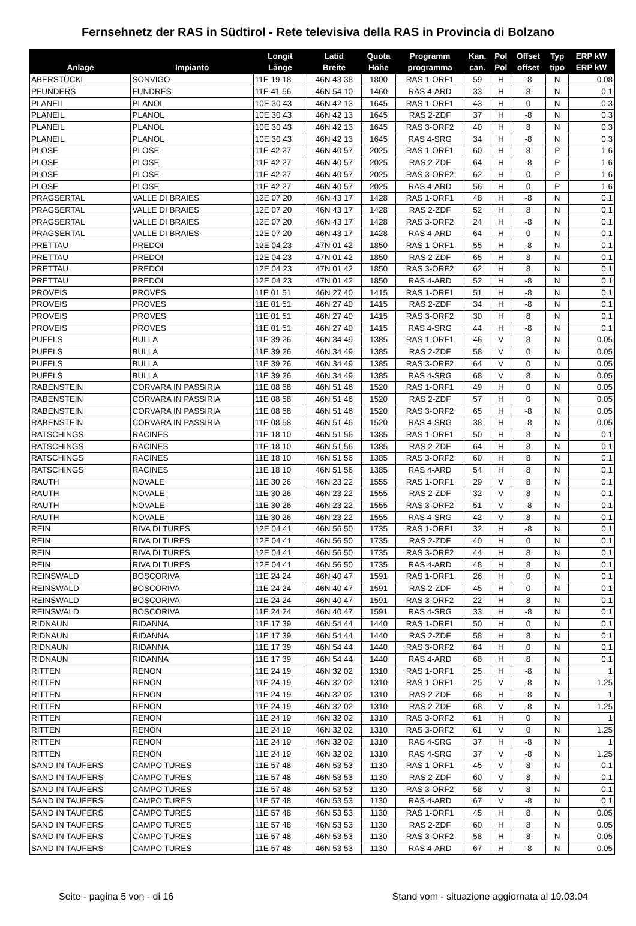Fernsehnetz der RAS in Südtirol - Rete televisiva della RAS in Provincia di Bolzano
| Anlage | Impianto | Longit Länge | Latid Breite | Quota Höhe | Programm programma | Kan. can. | Pol Pol | Offset offset | Typ tipo | ERP kW ERP kW |
| --- | --- | --- | --- | --- | --- | --- | --- | --- | --- | --- |
| ABERSTÜCKL | SONVIGO | 11E 19 18 | 46N 43 38 | 1800 | RAS 1-ORF1 | 59 | H | -8 | N | 0.08 |
| PFUNDERS | FUNDRES | 11E 41 56 | 46N 54 10 | 1460 | RAS 4-ARD | 33 | H | 8 | N | 0.1 |
| PLANEIL | PLANOL | 10E 30 43 | 46N 42 13 | 1645 | RAS 1-ORF1 | 43 | H | 0 | N | 0.3 |
| PLANEIL | PLANOL | 10E 30 43 | 46N 42 13 | 1645 | RAS 2-ZDF | 37 | H | -8 | N | 0.3 |
| PLANEIL | PLANOL | 10E 30 43 | 46N 42 13 | 1645 | RAS 3-ORF2 | 40 | H | 8 | N | 0.3 |
| PLANEIL | PLANOL | 10E 30 43 | 46N 42 13 | 1645 | RAS 4-SRG | 34 | H | -8 | N | 0.3 |
| PLOSE | PLOSE | 11E 42 27 | 46N 40 57 | 2025 | RAS 1-ORF1 | 60 | H | 8 | P | 1.6 |
| PLOSE | PLOSE | 11E 42 27 | 46N 40 57 | 2025 | RAS 2-ZDF | 64 | H | -8 | P | 1.6 |
| PLOSE | PLOSE | 11E 42 27 | 46N 40 57 | 2025 | RAS 3-ORF2 | 62 | H | 0 | P | 1.6 |
| PLOSE | PLOSE | 11E 42 27 | 46N 40 57 | 2025 | RAS 4-ARD | 56 | H | 0 | P | 1.6 |
| PRAGSERTAL | VALLE DI BRAIES | 12E 07 20 | 46N 43 17 | 1428 | RAS 1-ORF1 | 48 | H | -8 | N | 0.1 |
| PRAGSERTAL | VALLE DI BRAIES | 12E 07 20 | 46N 43 17 | 1428 | RAS 2-ZDF | 52 | H | 8 | N | 0.1 |
| PRAGSERTAL | VALLE DI BRAIES | 12E 07 20 | 46N 43 17 | 1428 | RAS 3-ORF2 | 24 | H | -8 | N | 0.1 |
| PRAGSERTAL | VALLE DI BRAIES | 12E 07 20 | 46N 43 17 | 1428 | RAS 4-ARD | 64 | H | 0 | N | 0.1 |
| PRETTAU | PREDOI | 12E 04 23 | 47N 01 42 | 1850 | RAS 1-ORF1 | 55 | H | -8 | N | 0.1 |
| PRETTAU | PREDOI | 12E 04 23 | 47N 01 42 | 1850 | RAS 2-ZDF | 65 | H | 8 | N | 0.1 |
| PRETTAU | PREDOI | 12E 04 23 | 47N 01 42 | 1850 | RAS 3-ORF2 | 62 | H | 8 | N | 0.1 |
| PRETTAU | PREDOI | 12E 04 23 | 47N 01 42 | 1850 | RAS 4-ARD | 52 | H | -8 | N | 0.1 |
| PROVEIS | PROVES | 11E 01 51 | 46N 27 40 | 1415 | RAS 1-ORF1 | 51 | H | -8 | N | 0.1 |
| PROVEIS | PROVES | 11E 01 51 | 46N 27 40 | 1415 | RAS 2-ZDF | 34 | H | -8 | N | 0.1 |
| PROVEIS | PROVES | 11E 01 51 | 46N 27 40 | 1415 | RAS 3-ORF2 | 30 | H | 8 | N | 0.1 |
| PROVEIS | PROVES | 11E 01 51 | 46N 27 40 | 1415 | RAS 4-SRG | 44 | H | -8 | N | 0.1 |
| PUFELS | BULLA | 11E 39 26 | 46N 34 49 | 1385 | RAS 1-ORF1 | 46 | V | 8 | N | 0.05 |
| PUFELS | BULLA | 11E 39 26 | 46N 34 49 | 1385 | RAS 2-ZDF | 58 | V | 0 | N | 0.05 |
| PUFELS | BULLA | 11E 39 26 | 46N 34 49 | 1385 | RAS 3-ORF2 | 64 | V | 0 | N | 0.05 |
| PUFELS | BULLA | 11E 39 26 | 46N 34 49 | 1385 | RAS 4-SRG | 68 | V | 8 | N | 0.05 |
| RABENSTEIN | CORVARA IN PASSIRIA | 11E 08 58 | 46N 51 46 | 1520 | RAS 1-ORF1 | 49 | H | 0 | N | 0.05 |
| RABENSTEIN | CORVARA IN PASSIRIA | 11E 08 58 | 46N 51 46 | 1520 | RAS 2-ZDF | 57 | H | 0 | N | 0.05 |
| RABENSTEIN | CORVARA IN PASSIRIA | 11E 08 58 | 46N 51 46 | 1520 | RAS 3-ORF2 | 65 | H | -8 | N | 0.05 |
| RABENSTEIN | CORVARA IN PASSIRIA | 11E 08 58 | 46N 51 46 | 1520 | RAS 4-SRG | 38 | H | -8 | N | 0.05 |
| RATSCHINGS | RACINES | 11E 18 10 | 46N 51 56 | 1385 | RAS 1-ORF1 | 50 | H | 8 | N | 0.1 |
| RATSCHINGS | RACINES | 11E 18 10 | 46N 51 56 | 1385 | RAS 2-ZDF | 64 | H | 8 | N | 0.1 |
| RATSCHINGS | RACINES | 11E 18 10 | 46N 51 56 | 1385 | RAS 3-ORF2 | 60 | H | 8 | N | 0.1 |
| RATSCHINGS | RACINES | 11E 18 10 | 46N 51 56 | 1385 | RAS 4-ARD | 54 | H | 8 | N | 0.1 |
| RAUTH | NOVALE | 11E 30 26 | 46N 23 22 | 1555 | RAS 1-ORF1 | 29 | V | 8 | N | 0.1 |
| RAUTH | NOVALE | 11E 30 26 | 46N 23 22 | 1555 | RAS 2-ZDF | 32 | V | 8 | N | 0.1 |
| RAUTH | NOVALE | 11E 30 26 | 46N 23 22 | 1555 | RAS 3-ORF2 | 51 | V | -8 | N | 0.1 |
| RAUTH | NOVALE | 11E 30 26 | 46N 23 22 | 1555 | RAS 4-SRG | 42 | V | 8 | N | 0.1 |
| REIN | RIVA DI TURES | 12E 04 41 | 46N 56 50 | 1735 | RAS 1-ORF1 | 32 | H | -8 | N | 0.1 |
| REIN | RIVA DI TURES | 12E 04 41 | 46N 56 50 | 1735 | RAS 2-ZDF | 40 | H | 0 | N | 0.1 |
| REIN | RIVA DI TURES | 12E 04 41 | 46N 56 50 | 1735 | RAS 3-ORF2 | 44 | H | 8 | N | 0.1 |
| REIN | RIVA DI TURES | 12E 04 41 | 46N 56 50 | 1735 | RAS 4-ARD | 48 | H | 8 | N | 0.1 |
| REINSWALD | BOSCORIVA | 11E 24 24 | 46N 40 47 | 1591 | RAS 1-ORF1 | 26 | H | 0 | N | 0.1 |
| REINSWALD | BOSCORIVA | 11E 24 24 | 46N 40 47 | 1591 | RAS 2-ZDF | 45 | H | 0 | N | 0.1 |
| REINSWALD | BOSCORIVA | 11E 24 24 | 46N 40 47 | 1591 | RAS 3-ORF2 | 22 | H | 8 | N | 0.1 |
| REINSWALD | BOSCORIVA | 11E 24 24 | 46N 40 47 | 1591 | RAS 4-SRG | 33 | H | -8 | N | 0.1 |
| RIDNAUN | RIDANNA | 11E 17 39 | 46N 54 44 | 1440 | RAS 1-ORF1 | 50 | H | 0 | N | 0.1 |
| RIDNAUN | RIDANNA | 11E 17 39 | 46N 54 44 | 1440 | RAS 2-ZDF | 58 | H | 8 | N | 0.1 |
| RIDNAUN | RIDANNA | 11E 17 39 | 46N 54 44 | 1440 | RAS 3-ORF2 | 64 | H | 0 | N | 0.1 |
| RIDNAUN | RIDANNA | 11E 17 39 | 46N 54 44 | 1440 | RAS 4-ARD | 68 | H | 8 | N | 0.1 |
| RITTEN | RENON | 11E 24 19 | 46N 32 02 | 1310 | RAS 1-ORF1 | 25 | H | -8 | N | 1 |
| RITTEN | RENON | 11E 24 19 | 46N 32 02 | 1310 | RAS 1-ORF1 | 25 | V | -8 | N | 1.25 |
| RITTEN | RENON | 11E 24 19 | 46N 32 02 | 1310 | RAS 2-ZDF | 68 | H | -8 | N | 1 |
| RITTEN | RENON | 11E 24 19 | 46N 32 02 | 1310 | RAS 2-ZDF | 68 | V | -8 | N | 1.25 |
| RITTEN | RENON | 11E 24 19 | 46N 32 02 | 1310 | RAS 3-ORF2 | 61 | H | 0 | N | 1 |
| RITTEN | RENON | 11E 24 19 | 46N 32 02 | 1310 | RAS 3-ORF2 | 61 | V | 0 | N | 1.25 |
| RITTEN | RENON | 11E 24 19 | 46N 32 02 | 1310 | RAS 4-SRG | 37 | H | -8 | N | 1 |
| RITTEN | RENON | 11E 24 19 | 46N 32 02 | 1310 | RAS 4-SRG | 37 | V | -8 | N | 1.25 |
| SAND IN TAUFERS | CAMPO TURES | 11E 57 48 | 46N 53 53 | 1130 | RAS 1-ORF1 | 45 | V | 8 | N | 0.1 |
| SAND IN TAUFERS | CAMPO TURES | 11E 57 48 | 46N 53 53 | 1130 | RAS 2-ZDF | 60 | V | 8 | N | 0.1 |
| SAND IN TAUFERS | CAMPO TURES | 11E 57 48 | 46N 53 53 | 1130 | RAS 3-ORF2 | 58 | V | 8 | N | 0.1 |
| SAND IN TAUFERS | CAMPO TURES | 11E 57 48 | 46N 53 53 | 1130 | RAS 4-ARD | 67 | V | -8 | N | 0.1 |
| SAND IN TAUFERS | CAMPO TURES | 11E 57 48 | 46N 53 53 | 1130 | RAS 1-ORF1 | 45 | H | 8 | N | 0.05 |
| SAND IN TAUFERS | CAMPO TURES | 11E 57 48 | 46N 53 53 | 1130 | RAS 2-ZDF | 60 | H | 8 | N | 0.05 |
| SAND IN TAUFERS | CAMPO TURES | 11E 57 48 | 46N 53 53 | 1130 | RAS 3-ORF2 | 58 | H | 8 | N | 0.05 |
| SAND IN TAUFERS | CAMPO TURES | 11E 57 48 | 46N 53 53 | 1130 | RAS 4-ARD | 67 | H | -8 | N | 0.05 |
Seite - pagina 5 von - di 16 Stand vom - situazione aggiornata al 19.03.04